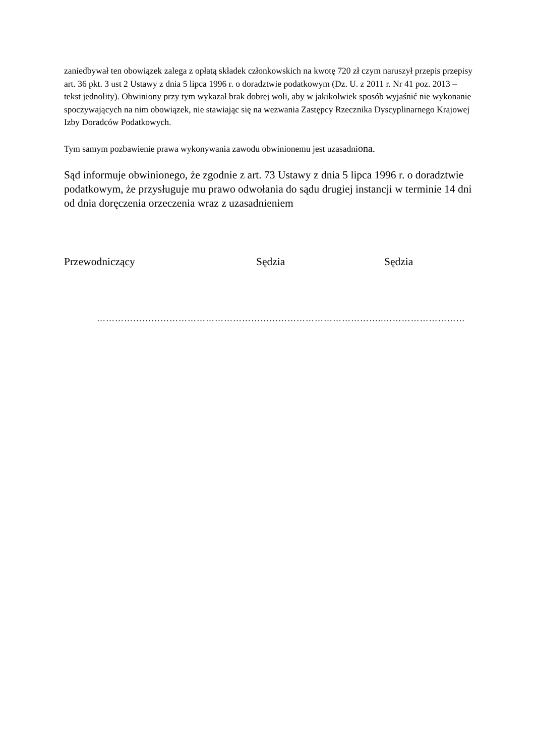zaniedbywał ten obowiązek zalega z opłatą składek członkowskich na kwotę 720 zł czym naruszył przepis przepisy art. 36 pkt. 3 ust 2 Ustawy z dnia 5 lipca 1996 r. o doradztwie podatkowym (Dz. U. z 2011 r. Nr 41 poz. 2013 – tekst jednolity). Obwiniony przy tym wykazał brak dobrej woli, aby w jakikolwiek sposób wyjaśnić nie wykonanie spoczywających na nim obowiązek, nie stawiając się na wezwania Zastępcy Rzecznika Dyscyplinarnego Krajowej Izby Doradców Podatkowych.
Tym samym pozbawienie prawa wykonywania zawodu obwinionemu jest uzasadniona.
Sąd informuje obwinionego, że zgodnie z art. 73 Ustawy z dnia 5 lipca 1996 r. o doradztwie podatkowym, że przysługuje mu prawo odwołania do sądu drugiej instancji w terminie 14 dni od dnia doręczenia orzeczenia wraz z uzasadnieniem
Przewodniczący Sędzia Sędzia
…………………………………………………………………………………..………………………